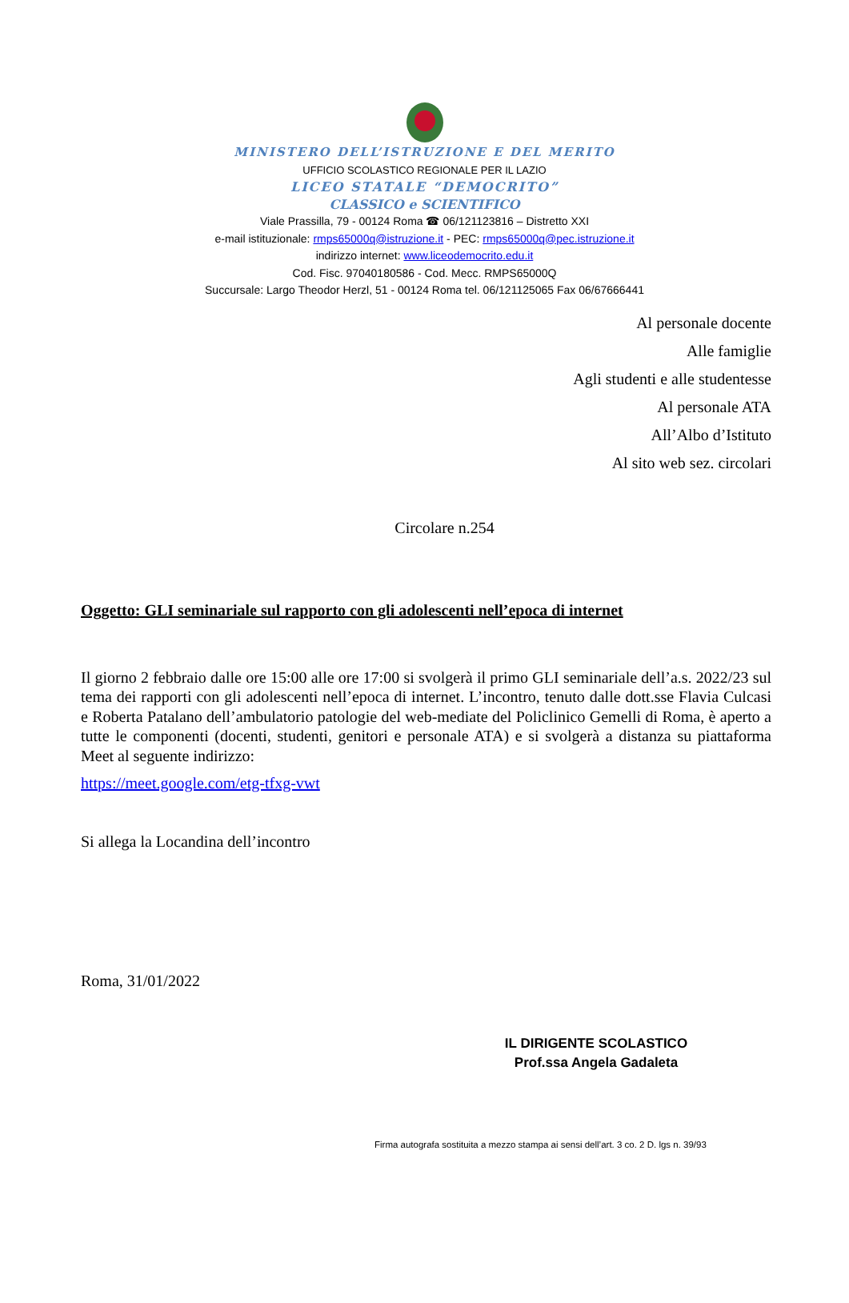MINISTERO DELL’ISTRUZIONE E DEL MERITO
UFFICIO SCOLASTICO REGIONALE PER IL LAZIO
LICEO STATALE “DEMOCRITO”
CLASSICO e SCIENTIFICO
Viale Prassilla, 79 - 00124 Roma ☎ 06/121123816 – Distretto XXI
e-mail istituzionale: rmps65000q@istruzione.it - PEC: rmps65000q@pec.istruzione.it
indirizzo internet: www.liceodemocrito.edu.it
Cod. Fisc. 97040180586 - Cod. Mecc. RMPS65000Q
Succursale: Largo Theodor Herzl, 51 - 00124 Roma tel. 06/121125065 Fax 06/67666441
Al personale docente
Alle famiglie
Agli studenti e alle studentesse
Al personale ATA
All’Albo d’Istituto
Al sito web sez. circolari
Circolare n.254
Oggetto: GLI seminariale sul rapporto con gli adolescenti nell’epoca di internet
Il giorno 2 febbraio dalle ore 15:00 alle ore 17:00 si svolgerà il primo GLI seminariale dell’a.s. 2022/23 sul tema dei rapporti con gli adolescenti nell’epoca di internet. L’incontro, tenuto dalle dott.sse Flavia Culcasi e Roberta Patalano dell’ambulatorio patologie del web-mediate del Policlinico Gemelli di Roma, è aperto a tutte le componenti (docenti, studenti, genitori e personale ATA) e si svolgerà a distanza su piattaforma Meet al seguente indirizzo:
https://meet.google.com/etg-tfxg-vwt
Si allega la Locandina dell’incontro
Roma, 31/01/2022
IL DIRIGENTE SCOLASTICO
Prof.ssa Angela Gadaleta
Firma autografa sostituita a mezzo stampa ai sensi dell’art. 3 co. 2 D. lgs n. 39/93